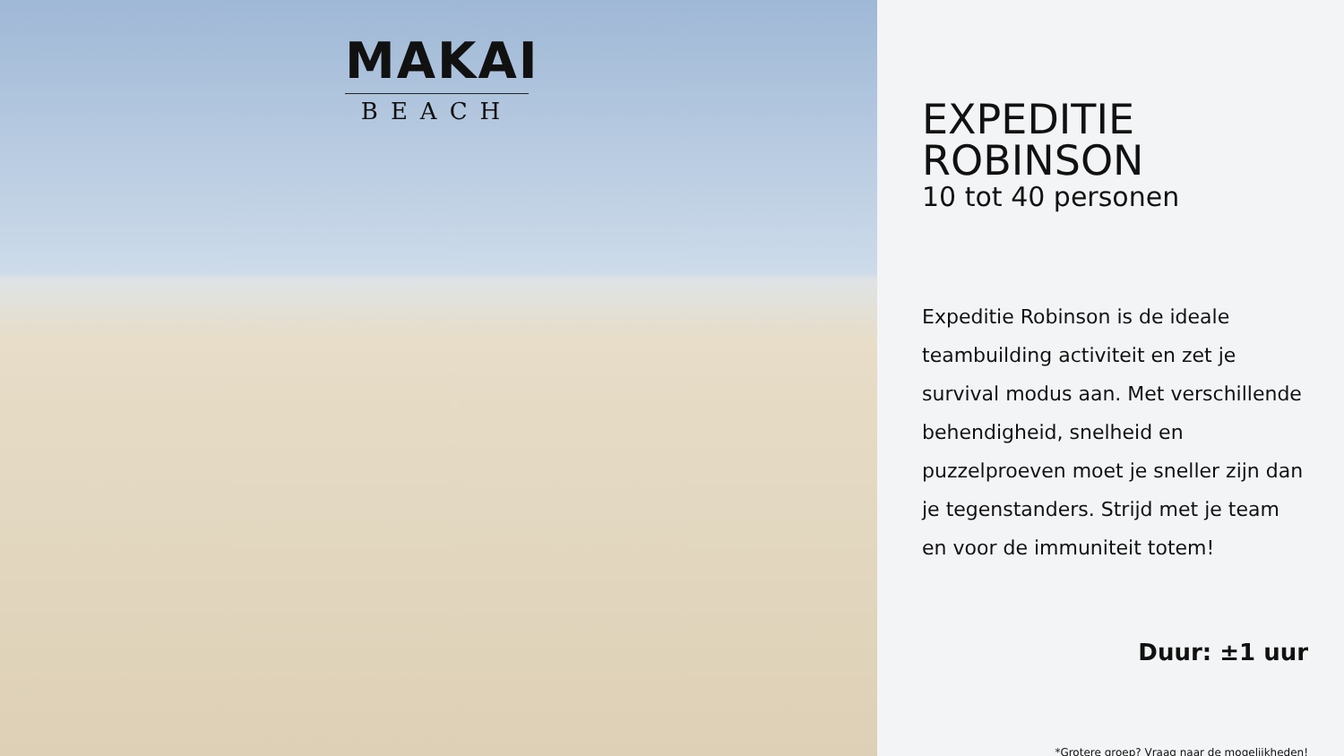MAKAI
BEACH
EXPEDITIE ROBINSON
10 tot 40 personen
Expeditie Robinson is de ideale teambuilding activiteit en zet je survival modus aan. Met verschillende behendigheid, snelheid en puzzelproeven moet je sneller zijn dan je tegenstanders. Strijd met je team en voor de immuniteit totem!
Duur: ±1 uur
*Grotere groep? Vraag naar de mogelijkheden!